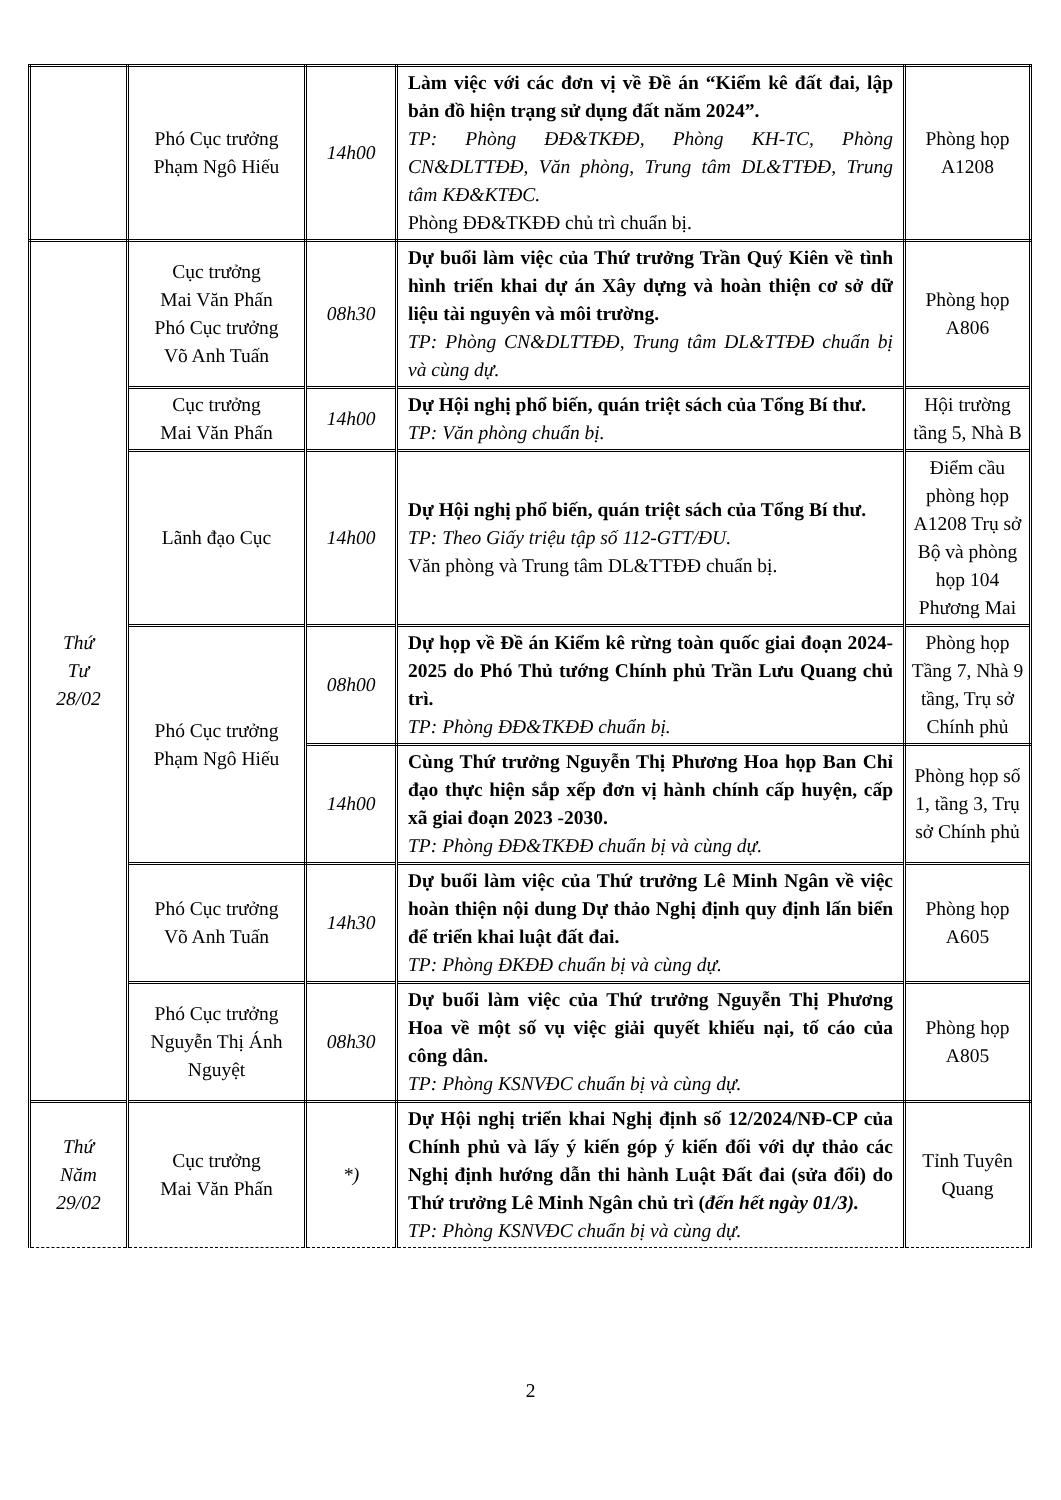| | Phó Cục trưởng Phạm Ngô Hiếu | 14h00 | Làm việc với các đơn vị về Đề án “Kiểm kê đất đai, lập bản đồ hiện trạng sử dụng đất năm 2024”. TP: Phòng ĐĐ&TKĐĐ, Phòng KH-TC, Phòng CN&DLTTĐĐ, Văn phòng, Trung tâm DL&TTĐĐ, Trung tâm KĐ&KTĐC. Phòng ĐĐ&TKĐĐ chủ trì chuẩn bị. | Phòng họp A1208 |
| Thứ Tư 28/02 | Cục trưởng Mai Văn Phấn Phó Cục trưởng Võ Anh Tuấn | 08h30 | Dự buổi làm việc của Thứ trưởng Trần Quý Kiên về tình hình triển khai dự án Xây dựng và hoàn thiện cơ sở dữ liệu tài nguyên và môi trường. TP: Phòng CN&DLTTĐĐ, Trung tâm DL&TTĐĐ chuẩn bị và cùng dự. | Phòng họp A806 |
| | Cục trưởng Mai Văn Phấn | 14h00 | Dự Hội nghị phổ biến, quán triệt sách của Tổng Bí thư. TP: Văn phòng chuẩn bị. | Hội trường tầng 5, Nhà B |
| | Lãnh đạo Cục | 14h00 | Dự Hội nghị phổ biến, quán triệt sách của Tổng Bí thư. TP: Theo Giấy triệu tập số 112-GTT/ĐU. Văn phòng và Trung tâm DL&TTĐĐ chuẩn bị. | Điểm cầu phòng họp A1208 Trụ sở Bộ và phòng họp 104 Phương Mai |
| | Phó Cục trưởng Phạm Ngô Hiếu | 08h00 | Dự họp về Đề án Kiểm kê rừng toàn quốc giai đoạn 2024-2025 do Phó Thủ tướng Chính phủ Trần Lưu Quang chủ trì. TP: Phòng ĐĐ&TKĐĐ chuẩn bị. | Phòng họp Tầng 7, Nhà 9 tầng, Trụ sở Chính phủ |
| | | 14h00 | Cùng Thứ trưởng Nguyễn Thị Phương Hoa họp Ban Chỉ đạo thực hiện sắp xếp đơn vị hành chính cấp huyện, cấp xã giai đoạn 2023 -2030. TP: Phòng ĐĐ&TKĐĐ chuẩn bị và cùng dự. | Phòng họp số 1, tầng 3, Trụ sở Chính phủ |
| | Phó Cục trưởng Võ Anh Tuấn | 14h30 | Dự buổi làm việc của Thứ trưởng Lê Minh Ngân về việc hoàn thiện nội dung Dự thảo Nghị định quy định lấn biển để triển khai luật đất đai. TP: Phòng ĐKĐĐ chuẩn bị và cùng dự. | Phòng họp A605 |
| | Phó Cục trưởng Nguyễn Thị Ánh Nguyệt | 08h30 | Dự buổi làm việc của Thứ trưởng Nguyễn Thị Phương Hoa về một số vụ việc giải quyết khiếu nại, tố cáo của công dân. TP: Phòng KSNVĐC chuẩn bị và cùng dự. | Phòng họp A805 |
| Thứ Năm 29/02 | Cục trưởng Mai Văn Phấn | *) | Dự Hội nghị triển khai Nghị định số 12/2024/NĐ-CP của Chính phủ và lấy ý kiến góp ý kiến đối với dự thảo các Nghị định hướng dẫn thi hành Luật Đất đai (sửa đổi) do Thứ trưởng Lê Minh Ngân chủ trì ( đến hết ngày 01/3). TP: Phòng KSNVĐC chuẩn bị và cùng dự. | Tỉnh Tuyên Quang |
2